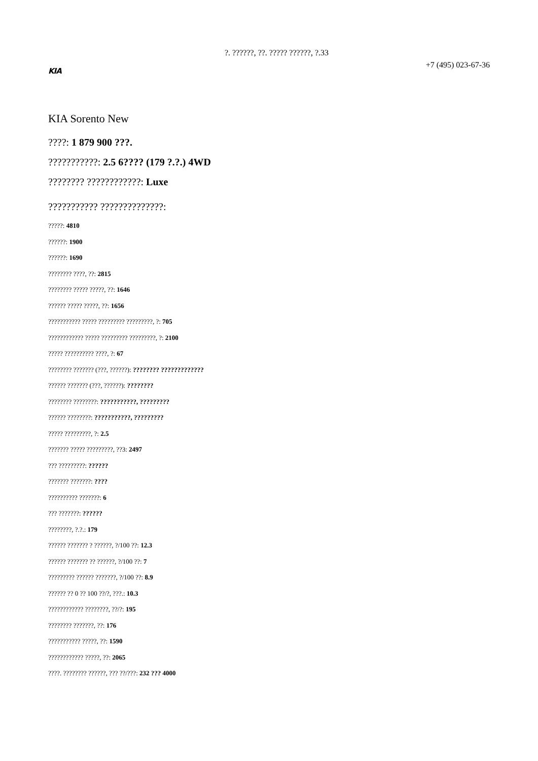?. ??????, ??. ????? ??????, ?.33
KIA
+7 (495) 023-67-36
KIA Sorento New
????: 1 879 900 ???.
???????????: 2.5 6???? (179 ?.?.) 4WD
???????? ????????????: Luxe
??????????? ??????????????:
?????: 4810
??????: 1900
??????: 1690
???????? ????, ??: 2815
???????? ????? ?????, ??: 1646
?????? ????? ?????, ??: 1656
??????????? ????? ????????? ?????????, ?: 705
???????????? ????? ????????? ?????????, ?: 2100
????? ?????????? ????, ?: 67
???????? ??????? (???, ??????): ???????? ?????????????
?????? ??????? (???, ??????): ????????
???????? ????????: ???????????, ?????????
?????? ????????: ???????????, ?????????
????? ?????????, ?: 2.5
??????? ????? ?????????, ??3: 2497
??? ?????????: ??????
??????? ???????: ????
?????????? ???????: 6
??? ???????: ??????
????????, ?.?.: 179
?????? ??????? ? ??????, ?/100 ??: 12.3
?????? ??????? ?? ??????, ?/100 ??: 7
????????? ?????? ???????, ?/100 ??: 8.9
?????? ?? 0 ?? 100 ??/?, ???.: 10.3
???????????? ????????, ??/?: 195
???????? ???????, ??: 176
??????????? ?????, ??: 1590
???????????? ?????, ??: 2065
????. ???????? ??????, ??? ??/???: 232 ??? 4000